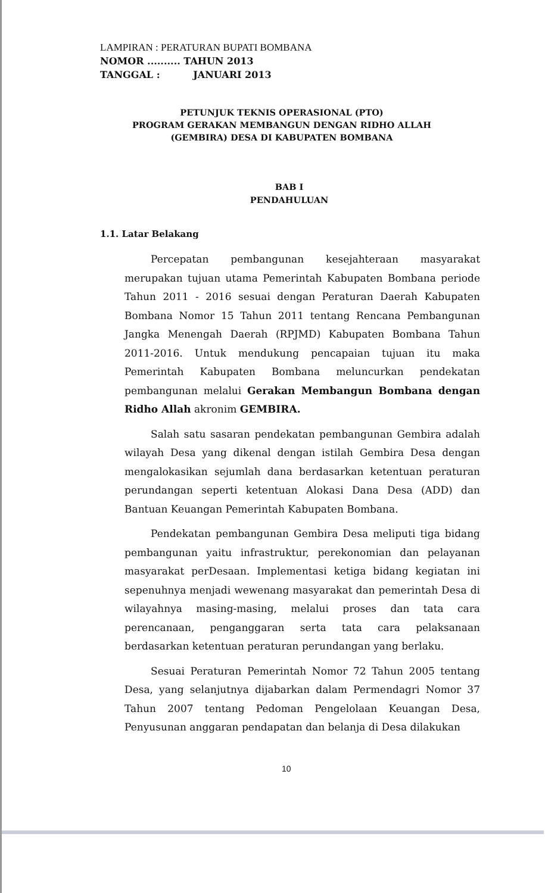LAMPIRAN : PERATURAN BUPATI BOMBANA
NOMOR .......... TAHUN 2013
TANGGAL : JANUARI 2013
PETUNJUK TEKNIS OPERASIONAL (PTO)
PROGRAM GERAKAN MEMBANGUN DENGAN RIDHO ALLAH
(GEMBIRA) DESA DI KABUPATEN BOMBANA
BAB I
PENDAHULUAN
1.1. Latar Belakang
Percepatan pembangunan kesejahteraan masyarakat merupakan tujuan utama Pemerintah Kabupaten Bombana periode Tahun 2011 - 2016 sesuai dengan Peraturan Daerah Kabupaten Bombana Nomor 15 Tahun 2011 tentang Rencana Pembangunan Jangka Menengah Daerah (RPJMD) Kabupaten Bombana Tahun 2011-2016. Untuk mendukung pencapaian tujuan itu maka Pemerintah Kabupaten Bombana meluncurkan pendekatan pembangunan melalui Gerakan Membangun Bombana dengan Ridho Allah akronim GEMBIRA.
Salah satu sasaran pendekatan pembangunan Gembira adalah wilayah Desa yang dikenal dengan istilah Gembira Desa dengan mengalokasikan sejumlah dana berdasarkan ketentuan peraturan perundangan seperti ketentuan Alokasi Dana Desa (ADD) dan Bantuan Keuangan Pemerintah Kabupaten Bombana.
Pendekatan pembangunan Gembira Desa meliputi tiga bidang pembangunan yaitu infrastruktur, perekonomian dan pelayanan masyarakat perDesaan. Implementasi ketiga bidang kegiatan ini sepenuhnya menjadi wewenang masyarakat dan pemerintah Desa di wilayahnya masing-masing, melalui proses dan tata cara perencanaan, penganggaran serta tata cara pelaksanaan berdasarkan ketentuan peraturan perundangan yang berlaku.
Sesuai Peraturan Pemerintah Nomor 72 Tahun 2005 tentang Desa, yang selanjutnya dijabarkan dalam Permendagri Nomor 37 Tahun 2007 tentang Pedoman Pengelolaan Keuangan Desa, Penyusunan anggaran pendapatan dan belanja di Desa dilakukan
10